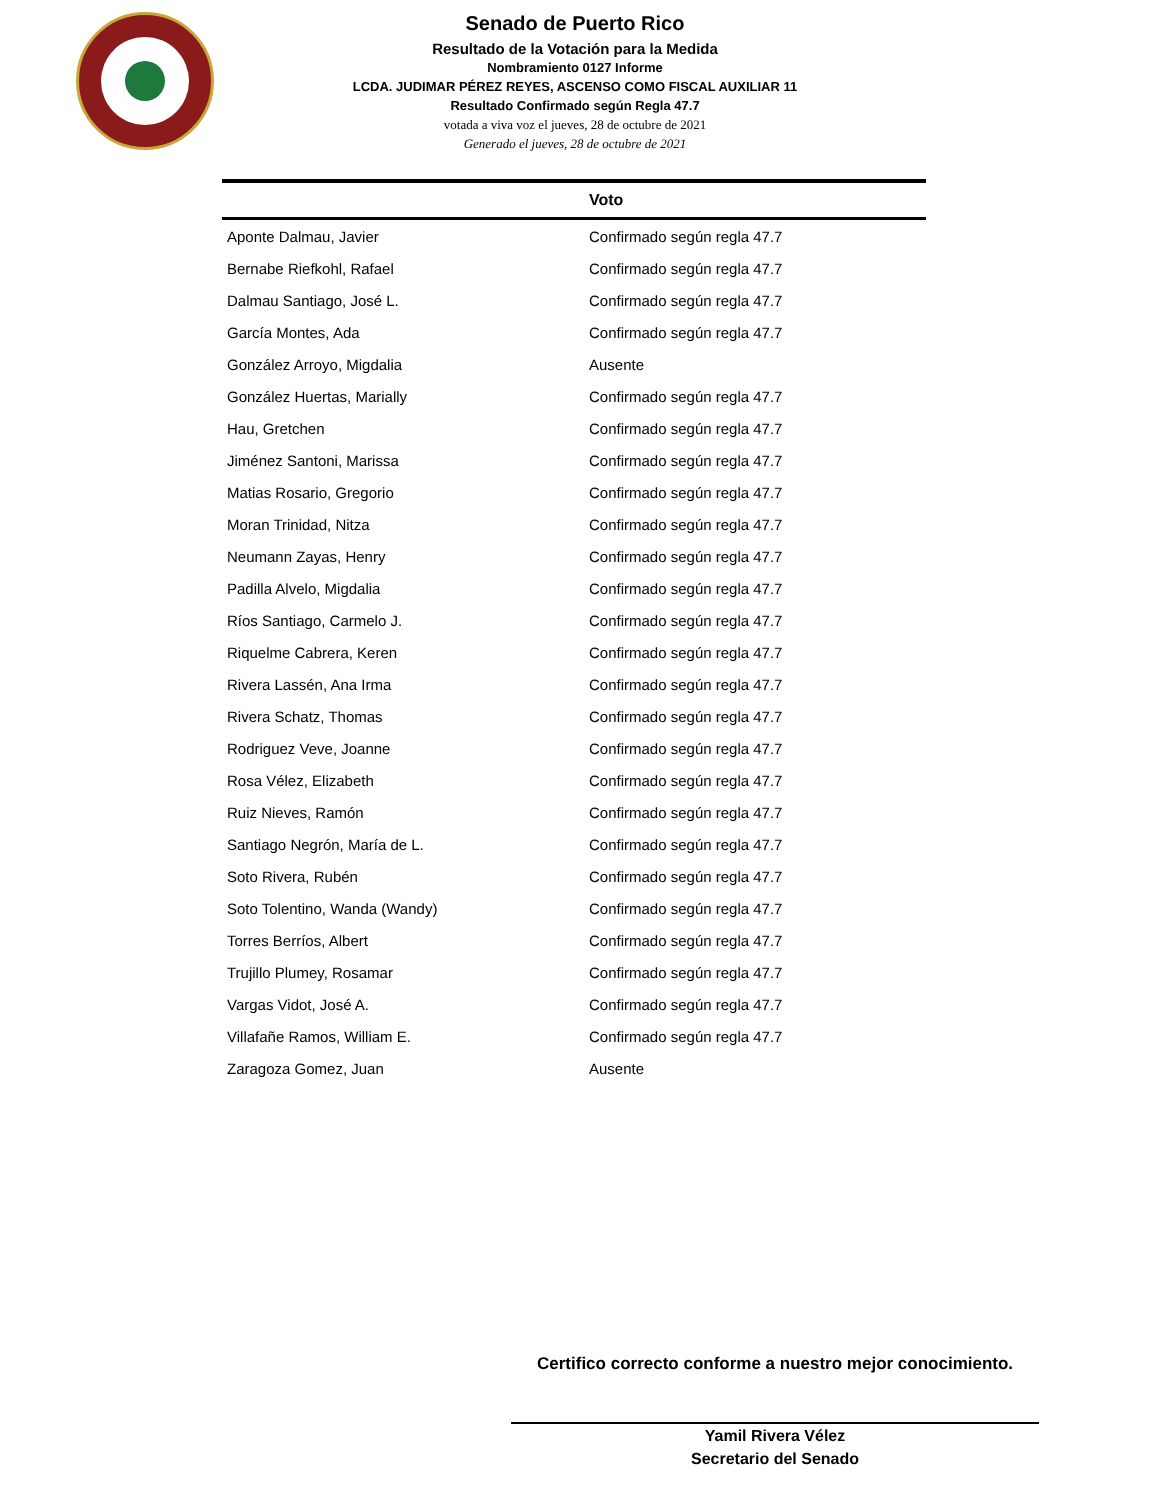Senado de Puerto Rico
Resultado de la Votación para la Medida
Nombramiento 0127 Informe
LCDA. JUDIMAR PÉREZ REYES, ASCENSO COMO FISCAL AUXILIAR 11
Resultado Confirmado según Regla 47.7
votada a viva voz el jueves, 28 de octubre de 2021
Generado el jueves, 28 de octubre de 2021
| | Voto |
| --- | --- |
| Aponte Dalmau, Javier | Confirmado según regla 47.7 |
| Bernabe Riefkohl, Rafael | Confirmado según regla 47.7 |
| Dalmau Santiago, José L. | Confirmado según regla 47.7 |
| García Montes, Ada | Confirmado según regla 47.7 |
| González Arroyo, Migdalia | Ausente |
| González Huertas, Marially | Confirmado según regla 47.7 |
| Hau, Gretchen | Confirmado según regla 47.7 |
| Jiménez Santoni, Marissa | Confirmado según regla 47.7 |
| Matias Rosario, Gregorio | Confirmado según regla 47.7 |
| Moran Trinidad, Nitza | Confirmado según regla 47.7 |
| Neumann Zayas, Henry | Confirmado según regla 47.7 |
| Padilla Alvelo, Migdalia | Confirmado según regla 47.7 |
| Ríos Santiago, Carmelo J. | Confirmado según regla 47.7 |
| Riquelme Cabrera, Keren | Confirmado según regla 47.7 |
| Rivera Lassén, Ana Irma | Confirmado según regla 47.7 |
| Rivera Schatz, Thomas | Confirmado según regla 47.7 |
| Rodriguez Veve, Joanne | Confirmado según regla 47.7 |
| Rosa Vélez, Elizabeth | Confirmado según regla 47.7 |
| Ruiz Nieves, Ramón | Confirmado según regla 47.7 |
| Santiago Negrón, María de L. | Confirmado según regla 47.7 |
| Soto Rivera, Rubén | Confirmado según regla 47.7 |
| Soto Tolentino, Wanda (Wandy) | Confirmado según regla 47.7 |
| Torres Berríos, Albert | Confirmado según regla 47.7 |
| Trujillo Plumey, Rosamar | Confirmado según regla 47.7 |
| Vargas Vidot, José A. | Confirmado según regla 47.7 |
| Villafañe Ramos, William E. | Confirmado según regla 47.7 |
| Zaragoza Gomez, Juan | Ausente |
Certifico correcto conforme a nuestro mejor conocimiento.
Yamil Rivera Vélez
Secretario del Senado